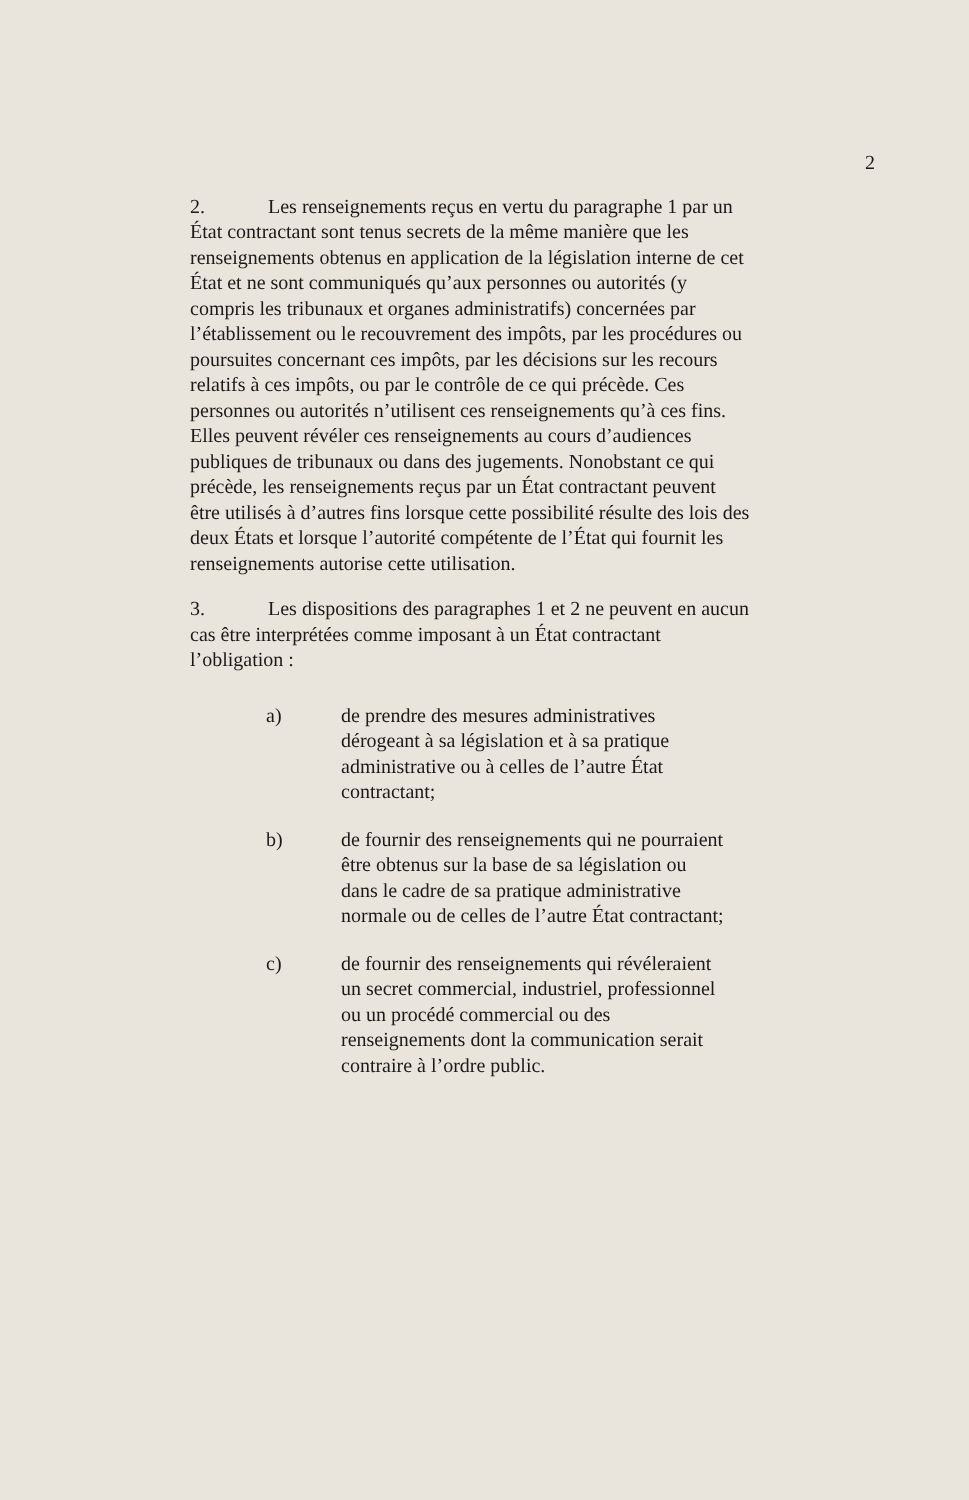2
2. Les renseignements reçus en vertu du paragraphe 1 par un État contractant sont tenus secrets de la même manière que les renseignements obtenus en application de la législation interne de cet État et ne sont communiqués qu’aux personnes ou autorités (y compris les tribunaux et organes administratifs) concernées par l’établissement ou le recouvrement des impôts, par les procédures ou poursuites concernant ces impôts, par les décisions sur les recours relatifs à ces impôts, ou par le contrôle de ce qui précède. Ces personnes ou autorités n’utilisent ces renseignements qu’à ces fins. Elles peuvent révéler ces renseignements au cours d’audiences publiques de tribunaux ou dans des jugements. Nonobstant ce qui précède, les renseignements reçus par un État contractant peuvent être utilisés à d’autres fins lorsque cette possibilité résulte des lois des deux États et lorsque l’autorité compétente de l’État qui fournit les renseignements autorise cette utilisation.
3. Les dispositions des paragraphes 1 et 2 ne peuvent en aucun cas être interprétées comme imposant à un État contractant l’obligation :
a) de prendre des mesures administratives dérogeant à sa législation et à sa pratique administrative ou à celles de l’autre État contractant;
b) de fournir des renseignements qui ne pourraient être obtenus sur la base de sa législation ou dans le cadre de sa pratique administrative normale ou de celles de l’autre État contractant;
c) de fournir des renseignements qui révéleraient un secret commercial, industriel, professionnel ou un procédé commercial ou des renseignements dont la communication serait contraire à l’ordre public.